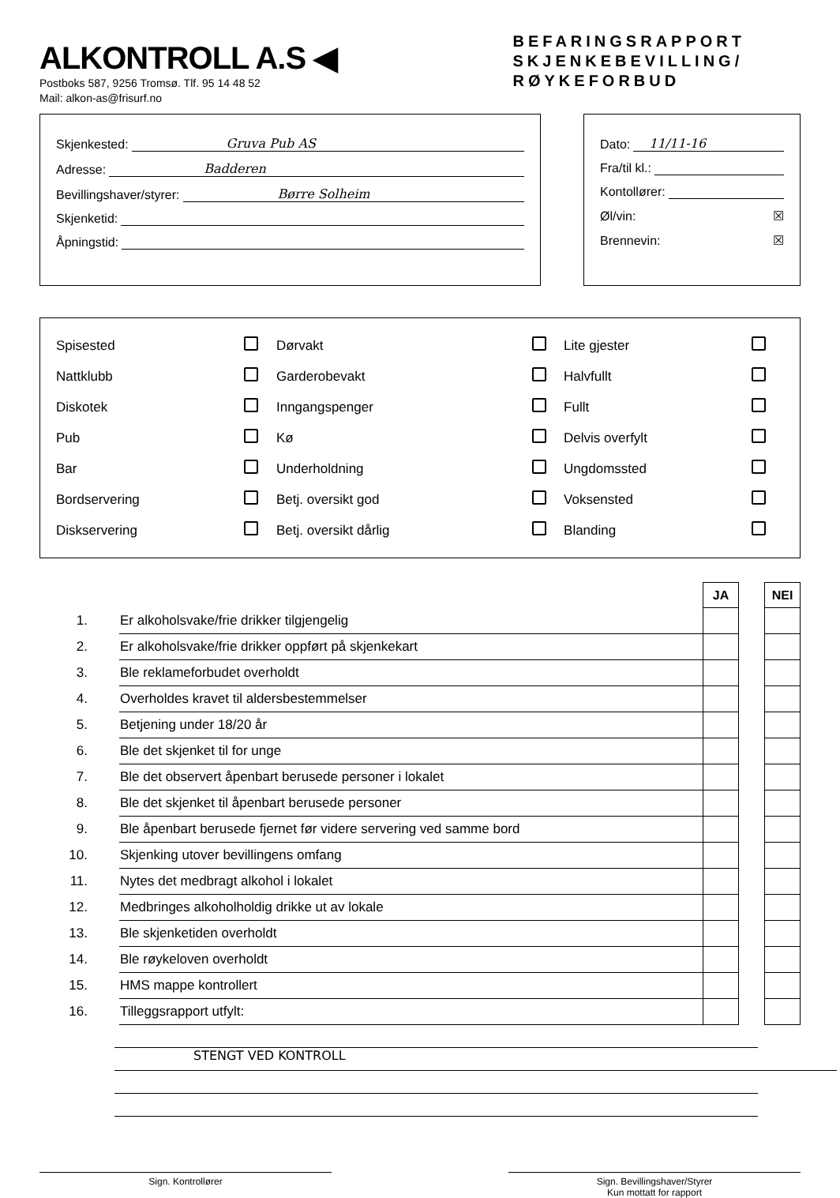ALKONTROLL A.S ◀
Postboks 587, 9256 Tromsø. Tlf. 95 14 48 52
Mail: alkon-as@frisurf.no
BEFARINGSRAPPORT
SKJENKEBEVILLING/
RØYKEFORBUD
Skjenkested: Gruva Pub AS
Adresse: Badderen
Bevillingshaver/styrer: Børre Solheim
Skjenketid:
Åpningstid:
Dato: 11/11-16
Fra/til kl.:
Kontollører:
Øl/vin: ☒
Brennevin: ☒
| Spisested | | Dørvakt | | Lite gjester | |
| Nattklubb | | Garderobevakt | | Halvfullt | |
| Diskotek | | Inngangspenger | | Fullt | |
| Pub | | Kø | | Delvis overfylt | |
| Bar | | Underholdning | | Ungdomssted | |
| Bordservering | | Betj. oversikt god | | Voksensted | |
| Diskservering | | Betj. oversikt dårlig | | Blanding | |
| | | JA | | NEI |
| 1. | Er alkoholsvake/frie drikker tilgjengelig | | | |
| 2. | Er alkoholsvake/frie drikker oppført på skjenkekart | | | |
| 3. | Ble reklameforbudet overholdt | | | |
| 4. | Overholdes kravet til aldersbestemmelser | | | |
| 5. | Betjening under 18/20 år | | | |
| 6. | Ble det skjenket til for unge | | | |
| 7. | Ble det observert åpenbart berusede personer i lokalet | | | |
| 8. | Ble det skjenket til åpenbart berusede personer | | | |
| 9. | Ble åpenbart berusede fjernet før videre servering ved samme bord | | | |
| 10. | Skjenking utover bevillingens omfang | | | |
| 11. | Nytes det medbragt alkohol i lokalet | | | |
| 12. | Medbringes alkoholholdig drikke ut av lokale | | | |
| 13. | Ble skjenketiden overholdt | | | |
| 14. | Ble røykeloven overholdt | | | |
| 15. | HMS mappe kontrollert | | | |
| 16. | Tilleggsrapport utfylt: | | | |
STENGT VED KONTROLL
Sign. Kontrollører Sign. Bevillingshaver/Styrer
Kun mottatt for rapport